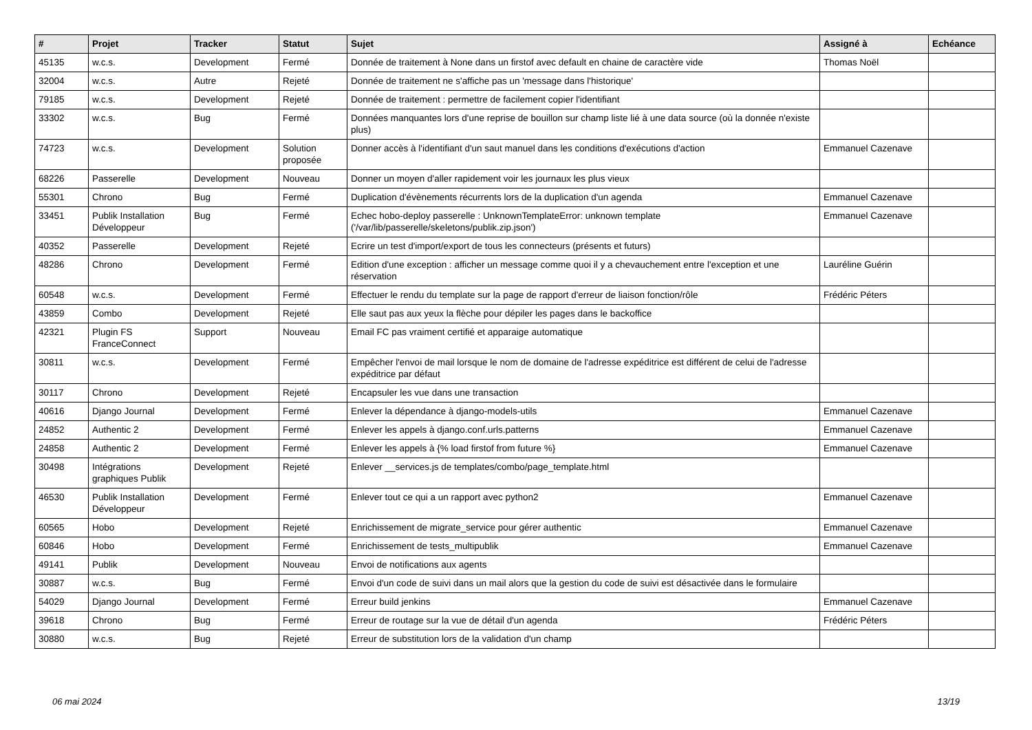| # | Projet | Tracker | Statut | Sujet | Assigné à | Echéance |
| --- | --- | --- | --- | --- | --- | --- |
| 45135 | w.c.s. | Development | Fermé | Donnée de traitement à None dans un firstof avec default en chaine de caractère vide | Thomas Noël | |
| 32004 | w.c.s. | Autre | Rejeté | Donnée de traitement ne s'affiche pas un 'message dans l'historique' | | |
| 79185 | w.c.s. | Development | Rejeté | Donnée de traitement : permettre de facilement copier l'identifiant | | |
| 33302 | w.c.s. | Bug | Fermé | Données manquantes lors d'une reprise de bouillon sur champ liste lié à une data source (où la donnée n'existe plus) | | |
| 74723 | w.c.s. | Development | Solution proposée | Donner accès à l'identifiant d'un saut manuel dans les conditions d'exécutions d'action | Emmanuel Cazenave | |
| 68226 | Passerelle | Development | Nouveau | Donner un moyen d'aller rapidement voir les journaux les plus vieux | | |
| 55301 | Chrono | Bug | Fermé | Duplication d'évènements récurrents lors de la duplication d'un agenda | Emmanuel Cazenave | |
| 33451 | Publik Installation Développeur | Bug | Fermé | Echec hobo-deploy passerelle : UnknownTemplateError: unknown template ('/var/lib/passerelle/skeletons/publik.zip.json') | Emmanuel Cazenave | |
| 40352 | Passerelle | Development | Rejeté | Ecrire un test d'import/export de tous les connecteurs (présents et futurs) | | |
| 48286 | Chrono | Development | Fermé | Edition d'une exception : afficher un message comme quoi il y a chevauchement entre l'exception et une réservation | Lauréline Guérin | |
| 60548 | w.c.s. | Development | Fermé | Effectuer le rendu du template sur la page de rapport d'erreur de liaison fonction/rôle | Frédéric Péters | |
| 43859 | Combo | Development | Rejeté | Elle saut pas aux yeux la flèche pour dépiler les pages dans le backoffice | | |
| 42321 | Plugin FS FranceConnect | Support | Nouveau | Email FC pas vraiment certifié et apparaige automatique | | |
| 30811 | w.c.s. | Development | Fermé | Empêcher l'envoi de mail lorsque le nom de domaine de l'adresse expéditrice est différent de celui de l'adresse expéditrice par défaut | | |
| 30117 | Chrono | Development | Rejeté | Encapsuler les vue dans une transaction | | |
| 40616 | Django Journal | Development | Fermé | Enlever la dépendance à django-models-utils | Emmanuel Cazenave | |
| 24852 | Authentic 2 | Development | Fermé | Enlever les appels à django.conf.urls.patterns | Emmanuel Cazenave | |
| 24858 | Authentic 2 | Development | Fermé | Enlever les appels à {% load firstof from future %} | Emmanuel Cazenave | |
| 30498 | Intégrations graphiques Publik | Development | Rejeté | Enlever __services.js de templates/combo/page_template.html | | |
| 46530 | Publik Installation Développeur | Development | Fermé | Enlever tout ce qui a un rapport avec python2 | Emmanuel Cazenave | |
| 60565 | Hobo | Development | Rejeté | Enrichissement de migrate_service pour gérer authentic | Emmanuel Cazenave | |
| 60846 | Hobo | Development | Fermé | Enrichissement de tests_multipublik | Emmanuel Cazenave | |
| 49141 | Publik | Development | Nouveau | Envoi de notifications aux agents | | |
| 30887 | w.c.s. | Bug | Fermé | Envoi d'un code de suivi dans un mail alors que la gestion du code de suivi est désactivée dans le formulaire | | |
| 54029 | Django Journal | Development | Fermé | Erreur build jenkins | Emmanuel Cazenave | |
| 39618 | Chrono | Bug | Fermé | Erreur de routage sur la vue de détail d'un agenda | Frédéric Péters | |
| 30880 | w.c.s. | Bug | Rejeté | Erreur de substitution lors de la validation d'un champ | | |
06 mai 2024 13/19